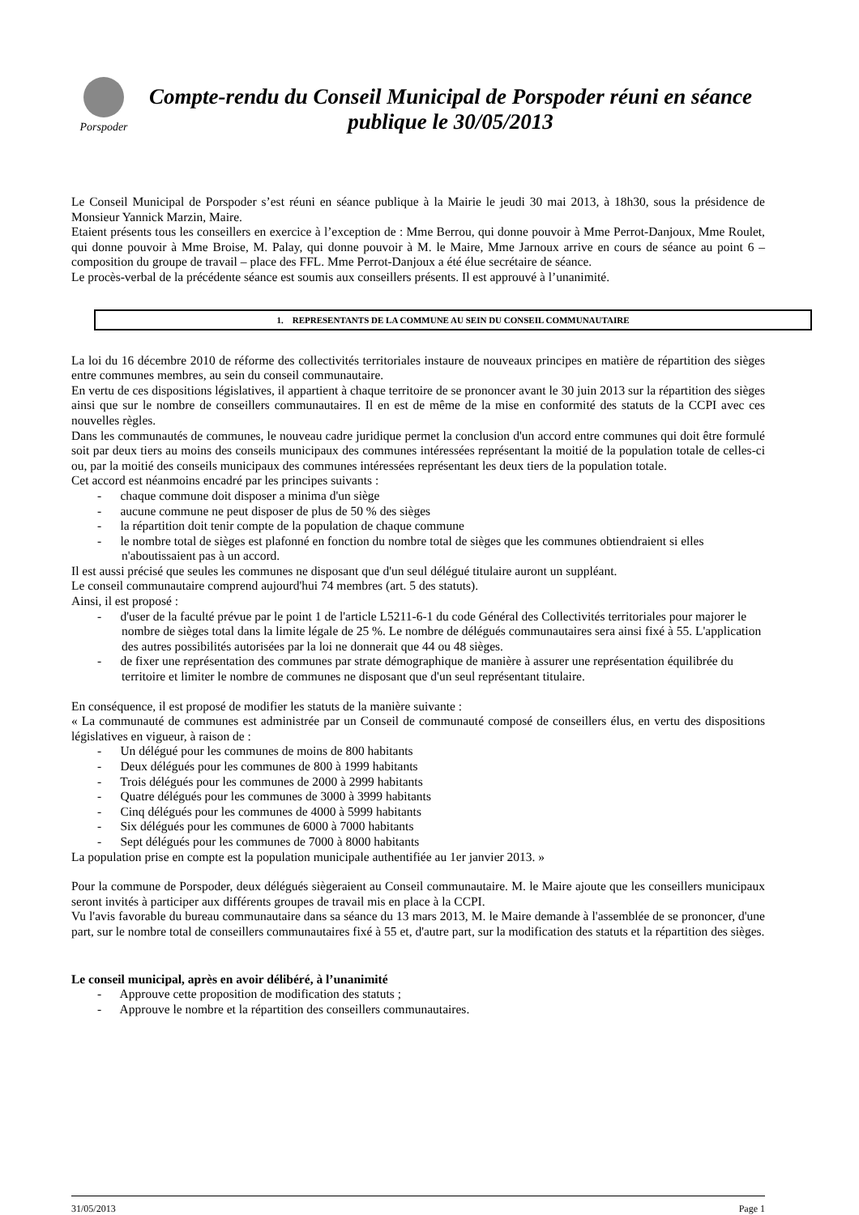Porspoder
Compte-rendu du Conseil Municipal de Porspoder réuni en séance publique le 30/05/2013
Le Conseil Municipal de Porspoder s’est réuni en séance publique à la Mairie le jeudi 30 mai 2013, à 18h30, sous la présidence de Monsieur Yannick Marzin, Maire.
Etaient présents tous les conseillers en exercice à l’exception de : Mme Berrou, qui donne pouvoir à Mme Perrot-Danjoux, Mme Roulet, qui donne pouvoir à Mme Broise, M. Palay, qui donne pouvoir à M. le Maire, Mme Jarnoux arrive en cours de séance au point 6 – composition du groupe de travail – place des FFL. Mme Perrot-Danjoux a été élue secrétaire de séance.
Le procès-verbal de la précédente séance est soumis aux conseillers présents. Il est approuvé à l’unanimité.
1. REPRESENTANTS DE LA COMMUNE AU SEIN DU CONSEIL COMMUNAUTAIRE
La loi du 16 décembre 2010 de réforme des collectivités territoriales instaure de nouveaux principes en matière de répartition des sièges entre communes membres, au sein du conseil communautaire.
En vertu de ces dispositions législatives, il appartient à chaque territoire de se prononcer avant le 30 juin 2013 sur la répartition des sièges ainsi que sur le nombre de conseillers communautaires. Il en est de même de la mise en conformité des statuts de la CCPI avec ces nouvelles règles.
Dans les communautés de communes, le nouveau cadre juridique permet la conclusion d'un accord entre communes qui doit être formulé soit par deux tiers au moins des conseils municipaux des communes intéressées représentant la moitié de la population totale de celles-ci ou, par la moitié des conseils municipaux des communes intéressées représentant les deux tiers de la population totale.
Cet accord est néanmoins encadré par les principes suivants :
- chaque commune doit disposer a minima d'un siège
- aucune commune ne peut disposer de plus de 50 % des sièges
- la répartition doit tenir compte de la population de chaque commune
- le nombre total de sièges est plafonné en fonction du nombre total de sièges que les communes obtiendraient si elles n'aboutissaient pas à un accord.
Il est aussi précisé que seules les communes ne disposant que d'un seul délégué titulaire auront un suppléant.
Le conseil communautaire comprend aujourd'hui 74 membres (art. 5 des statuts).
Ainsi, il est proposé :
- d'user de la faculté prévue par le point 1 de l'article L5211-6-1 du code Général des Collectivités territoriales pour majorer le nombre de sièges total dans la limite légale de 25 %. Le nombre de délégués communautaires sera ainsi fixé à 55. L'application des autres possibilités autorisées par la loi ne donnerait que 44 ou 48 sièges.
- de fixer une représentation des communes par strate démographique de manière à assurer une représentation équilibrée du territoire et limiter le nombre de communes ne disposant que d'un seul représentant titulaire.
En conséquence, il est proposé de modifier les statuts de la manière suivante :
« La communauté de communes est administrée par un Conseil de communauté composé de conseillers élus, en vertu des dispositions législatives en vigueur, à raison de :
- Un délégué pour les communes de moins de 800 habitants
- Deux délégués pour les communes de 800 à 1999 habitants
- Trois délégués pour les communes de 2000 à 2999 habitants
- Quatre délégués pour les communes de 3000 à 3999 habitants
- Cinq délégués pour les communes de 4000 à 5999 habitants
- Six délégués pour les communes de 6000 à 7000 habitants
- Sept délégués pour les communes de 7000 à 8000 habitants
La population prise en compte est la population municipale authentifiée au 1er janvier 2013. »
Pour la commune de Porspoder, deux délégués siègeraient au Conseil communautaire. M. le Maire ajoute que les conseillers municipaux seront invités à participer aux différents groupes de travail mis en place à la CCPI.
Vu l'avis favorable du bureau communautaire dans sa séance du 13 mars 2013, M. le Maire demande à l'assemblée de se prononcer, d'une part, sur le nombre total de conseillers communautaires fixé à 55 et, d'autre part, sur la modification des statuts et la répartition des sièges.
Le conseil municipal, après en avoir délibéré, à l’unanimité
- Approuve cette proposition de modification des statuts ;
- Approuve le nombre et la répartition des conseillers communautaires.
31/05/2013 Page 1